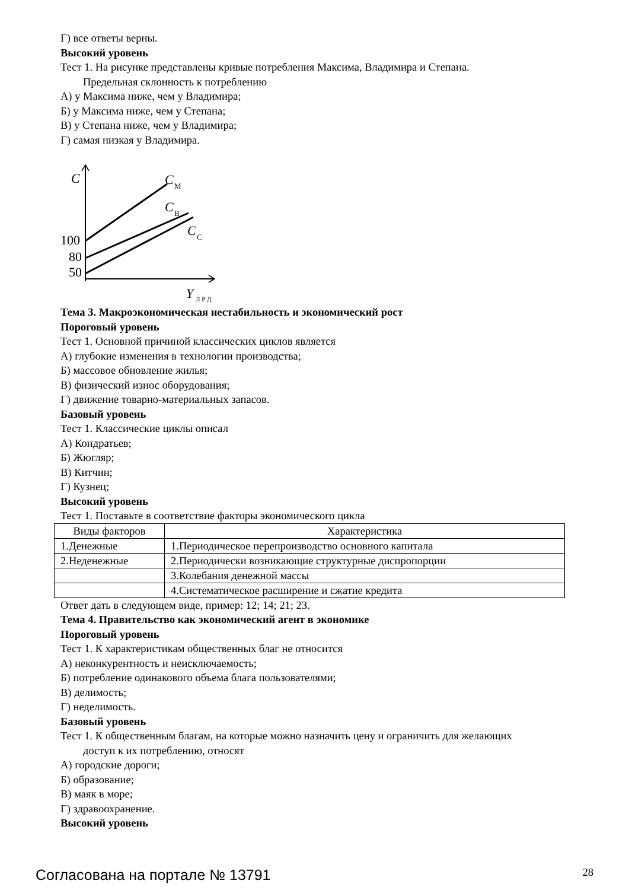Г) все ответы верны.
Высокий уровень
Тест 1. На рисунке представлены кривые потребления Максима, Владимира и Степана.
Предельная склонность к потреблению
А) у Максима ниже, чем у Владимира;
Б) у Максима ниже, чем у Степана;
В) у Степана ниже, чем у Владимира;
Г) самая низкая у Владимира.
C
C
М
C
В
C
С
100
80
50
Y
Л Р Д
Тема 3. Макроэкономическая нестабильность и экономический рост
Пороговый уровень
Тест 1. Основной причиной классических циклов является
А) глубокие изменения в технологии производства;
Б) массовое обновление жилья;
В) физический износ оборудования;
Г) движение товарно-материальных запасов.
Базовый уровень
Тест 1. Классические циклы описал
А) Кондратьев;
Б) Жюгляр;
В) Китчин;
Г) Кузнец;
Высокий уровень
Тест 1. Поставьте в соответствие факторы экономического цикла
| Виды факторов | Характеристика |
| --- | --- |
| 1.Денежные | 1.Периодическое перепроизводство основного капитала |
| 2.Неденежные | 2.Периодически возникающие структурные диспропорции |
| | 3.Колебания денежной массы |
| | 4.Систематическое расширение и сжатие кредита |
Ответ дать в следующем виде, пример: 12; 14; 21; 23.
Тема 4. Правительство как экономический агент в экономике
Пороговый уровень
Тест 1. К характеристикам общественных благ не относится
А) неконкурентность и неисключаемость;
Б) потребление одинакового объема блага пользователями;
В) делимость;
Г) неделимость.
Базовый уровень
Тест 1. К общественным благам, на которые можно назначить цену и ограничить для желающих
доступ к их потреблению, относят
А) городские дороги;
Б) образование;
В) маяк в море;
Г) здравоохранение.
Высокий уровень
Согласована на портале № 13791 28